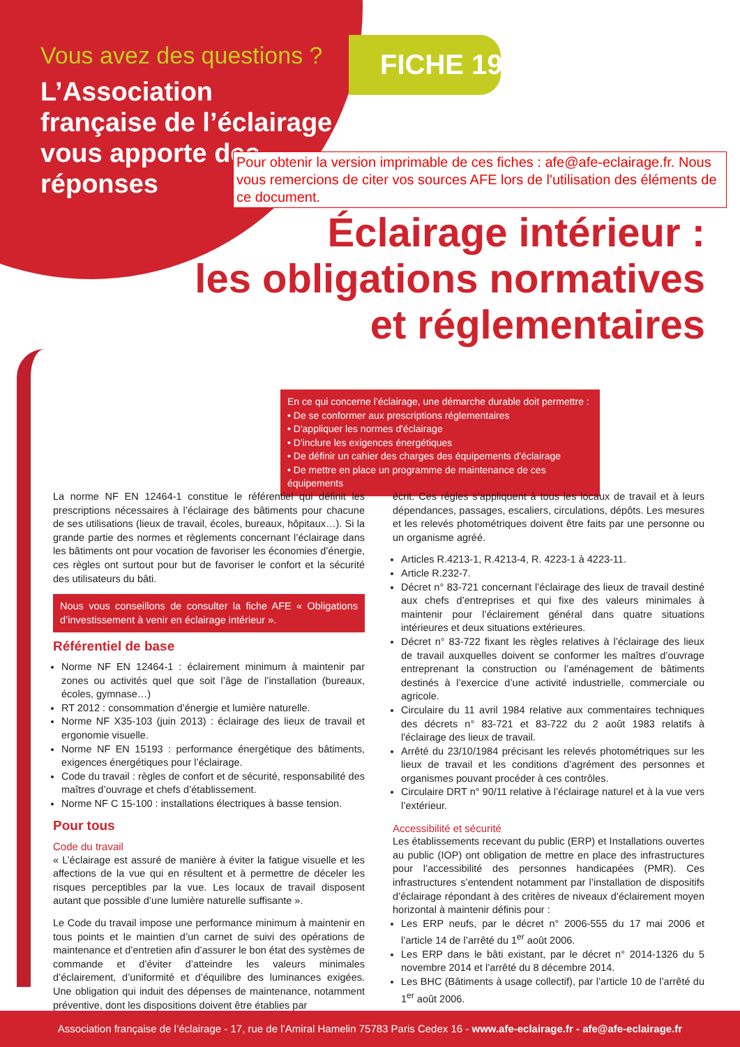Vous avez des questions ?
L’Association française de l’éclairage vous apporte des réponses
FICHE 19
Pour obtenir la version imprimable de ces fiches : afe@afe-eclairage.fr. Nous vous remercions de citer vos sources AFE lors de l'utilisation des éléments de ce document.
Éclairage intérieur :
les obligations normatives
et réglementaires
En ce qui concerne l’éclairage, une démarche durable doit permettre :
• De se conformer aux prescriptions réglementaires
• D'appliquer les normes d'éclairage
• D'inclure les exigences énergétiques
• De définir un cahier des charges des équipements d'éclairage
• De mettre en place un programme de maintenance de ces équipements
La norme NF EN 12464-1 constitue le référentiel qui définit les prescriptions nécessaires à l’éclairage des bâtiments pour chacune de ses utilisations (lieux de travail, écoles, bureaux, hôpitaux…). Si la grande partie des normes et règlements concernant l’éclairage dans les bâtiments ont pour vocation de favoriser les économies d’énergie, ces règles ont surtout pour but de favoriser le confort et la sécurité des utilisateurs du bâti.
Nous vous conseillons de consulter la fiche AFE « Obligations d’investissement à venir en éclairage intérieur ».
Référentiel de base
Norme NF EN 12464-1 : éclairement minimum à maintenir par zones ou activités quel que soit l’âge de l’installation (bureaux, écoles, gymnase…)
RT 2012 : consommation d’énergie et lumière naturelle.
Norme NF X35-103 (juin 2013) : éclairage des lieux de travail et ergonomie visuelle.
Norme NF EN 15193 : performance énergétique des bâtiments, exigences énergétiques pour l’éclairage.
Code du travail : règles de confort et de sécurité, responsabilité des maîtres d’ouvrage et chefs d’établissement.
Norme NF C 15-100 : installations électriques à basse tension.
Pour tous
Code du travail
« L’éclairage est assuré de manière à éviter la fatigue visuelle et les affections de la vue qui en résultent et à permettre de déceler les risques perceptibles par la vue. Les locaux de travail disposent autant que possible d’une lumière naturelle suffisante ».
Le Code du travail impose une performance minimum à maintenir en tous points et le maintien d’un carnet de suivi des opérations de maintenance et d’entretien afin d’assurer le bon état des systèmes de commande et d’éviter d’atteindre les valeurs minimales d’éclairement, d’uniformité et d’équilibre des luminances exigées. Une obligation qui induit des dépenses de maintenance, notamment préventive, dont les dispositions doivent être établies par
écrit. Ces règles s’appliquent à tous les locaux de travail et à leurs dépendances, passages, escaliers, circulations, dépôts. Les mesures et les relevés photométriques doivent être faits par une personne ou un organisme agréé.
Articles R.4213-1, R.4213-4, R. 4223-1 à 4223-11.
Article R.232-7.
Décret n° 83-721 concernant l’éclairage des lieux de travail destiné aux chefs d’entreprises et qui fixe des valeurs minimales à maintenir pour l’éclairement général dans quatre situations intérieures et deux situations extérieures.
Décret n° 83-722 fixant les règles relatives à l’éclairage des lieux de travail auxquelles doivent se conformer les maîtres d’ouvrage entreprenant la construction ou l’aménagement de bâtiments destinés à l’exercice d’une activité industrielle, commerciale ou agricole.
Circulaire du 11 avril 1984 relative aux commentaires techniques des décrets n° 83-721 et 83-722 du 2 août 1983 relatifs à l'éclairage des lieux de travail.
Arrêté du 23/10/1984 précisant les relevés photométriques sur les lieux de travail et les conditions d’agrément des personnes et organismes pouvant procéder à ces contrôles.
Circulaire DRT n° 90/11 relative à l’éclairage naturel et à la vue vers l’extérieur.
Accessibilité et sécurité
Les établissements recevant du public (ERP) et Installations ouvertes au public (IOP) ont obligation de mettre en place des infrastructures pour l’accessibilité des personnes handicapées (PMR). Ces infrastructures s’entendent notamment par l’installation de dispositifs d’éclairage répondant à des critères de niveaux d’éclairement moyen horizontal à maintenir définis pour :
Les ERP neufs, par le décret n° 2006-555 du 17 mai 2006 et l’article 14 de l’arrêté du 1<sup>er</sup> août 2006.
Les ERP dans le bâti existant, par le décret n° 2014-1326 du 5 novembre 2014 et l’arrêté du 8 décembre 2014.
Les BHC (Bâtiments à usage collectif), par l’article 10 de l’arrêté du 1<sup>er</sup> août 2006.
Association française de l’éclairage - 17, rue de l’Amiral Hamelin 75783 Paris Cedex 16 - www.afe-eclairage.fr - afe@afe-eclairage.fr